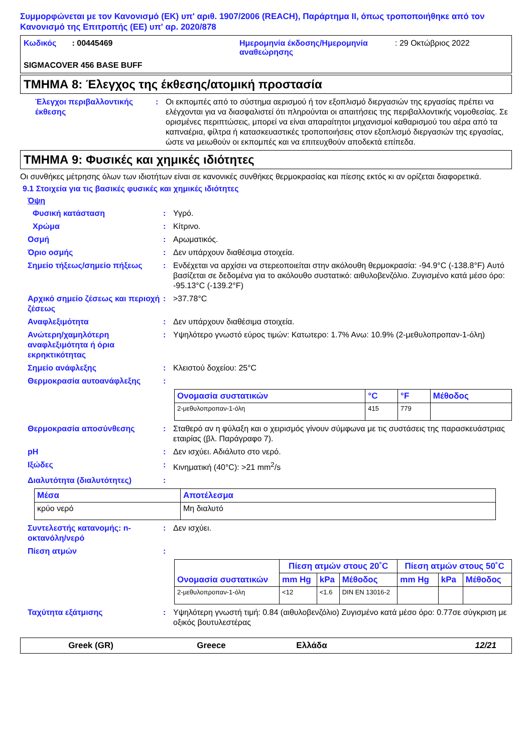Συμμορφώνεται με τον Κανονισμό (ΕΚ) υπ' αριθ. 1907/2006 (REACH), Παράρτημα II, όπως τροποποιήθηκε από τον Κανονισμό της Επιτροπής (ΕΕ) υπ' αρ. 2020/878
Κωδικός : 00445469
Ημερομηνία έκδοσης/Ημερομηνία αναθεώρησης
: 29 Οκτώβριος 2022
SIGMACOVER 456 BASE BUFF
ΤΜΗΜΑ 8: Έλεγχος της έκθεσης/ατομική προστασία
Έλεγχοι περιβαλλοντικής έκθεσης
: Οι εκπομπές από το σύστημα αερισμού ή τον εξοπλισμό διεργασιών της εργασίας πρέπει να ελέγχονται για να διασφαλιστεί ότι πληρούνται οι απαιτήσεις της περιβαλλοντικής νομοθεσίας. Σε ορισμένες περιπτώσεις, μπορεί να είναι απαραίτητοι μηχανισμοί καθαρισμού του αέρα από τα καπναέρια, φίλτρα ή κατασκευαστικές τροποποιήσεις στον εξοπλισμό διεργασιών της εργασίας, ώστε να μειωθούν οι εκπομπές και να επιτευχθούν αποδεκτά επίπεδα.
ΤΜΗΜΑ 9: Φυσικές και χημικές ιδιότητες
Οι συνθήκες μέτρησης όλων των ιδιοτήτων είναι σε κανονικές συνθήκες θερμοκρασίας και πίεσης εκτός κι αν ορίζεται διαφορετικά.
9.1 Στοιχεία για τις βασικές φυσικές και χημικές ιδιότητες
Όψη
Φυσική κατάσταση : Υγρό.
Χρώμα : Κίτρινο.
Οσμή : Αρωματικός.
Όριο οσμής : Δεν υπάρχουν διαθέσιμα στοιχεία.
Σημείο τήξεως/σημείο πήξεως : Ενδέχεται να αρχίσει να στερεοποιείται στην ακόλουθη θερμοκρασία: -94.9°C (-138.8°F) Αυτό βασίζεται σε δεδομένα για το ακόλουθο συστατικό: αιθυλοβενζόλιο. Ζυγισμένο κατά μέσο όρο: -95.13°C (-139.2°F)
Αρχικό σημείο ζέσεως και περιοχή ζέσεως
: >37.78°C
Αναφλεξιμότητα : Δεν υπάρχουν διαθέσιμα στοιχεία.
Ανώτερη/χαμηλότερη αναφλεξιμότητα ή όρια εκρηκτικότητας
: Υψηλότερο γνωστό εύρος τιμών: Κατωτερο: 1.7% Ανω: 10.9% (2-μεθυλοπροπαν-1-όλη)
Σημείο ανάφλεξης : Κλειστού δοχείου: 25°C
Θερμοκρασία αυτοανάφλεξης :
| Ονομασία συστατικών | °C | °F | Μέθοδος |
| --- | --- | --- | --- |
| 2-μεθυλοπροπαν-1-όλη | 415 | 779 | |
Θερμοκρασία αποσύνθεσης : Σταθερό αν η φύλαξη και ο χειρισμός γίνουν σύμφωνα με τις συστάσεις της παρασκευάστριας εταιρίας (βλ. Παράγραφο 7).
pH : Δεν ισχύει. Αδιάλυτο στο νερό.
Ιξώδες : Κινηματική (40°C): >21 mm<sup>2</sup>/s
Διαλυτότητα (διαλυτότητες) :
| Μέσα | Αποτέλεσμα |
| --- | --- |
| κρύο νερό | Μη διαλυτό |
Συντελεστής κατανομής: n-οκτανόλη/νερό
: Δεν ισχύει.
Πίεση ατμών :
| Ονομασία συστατικών | Πίεση ατμών στους 20˚C | | | Πίεση ατμών στους 50˚C | | |
| --- | --- | --- | --- | --- | --- | --- |
| | mm Hg | kPa | Μέθοδος | mm Hg | kPa | Μέθοδος |
| 2-μεθυλοπροπαν-1-όλη | <12 | <1.6 | DIN EN 13016-2 | | | |
Ταχύτητα εξάτμισης : Υψηλότερη γνωστή τιμή: 0.84 (αιθυλοβενζόλιο) Ζυγισμένο κατά μέσο όρο: 0.77σε σύγκριση με οξικός βουτυλεστέρας
Greek (GR) Greece Ελλάδα 12/21